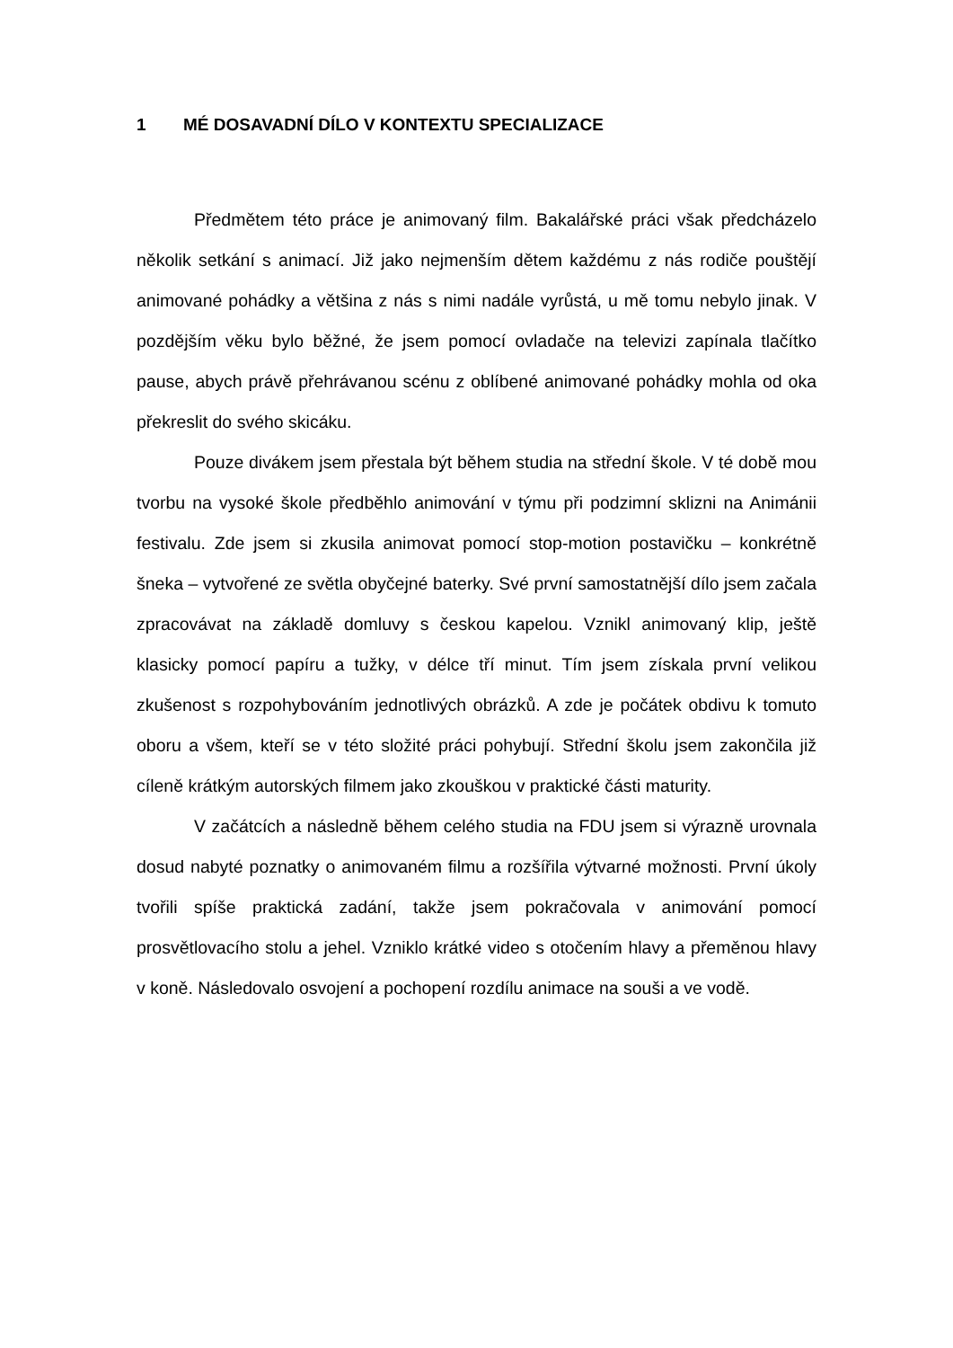1 MÉ DOSAVADNÍ DÍLO V KONTEXTU SPECIALIZACE
Předmětem této práce je animovaný film. Bakalářské práci však předcházelo několik setkání s animací. Již jako nejmenším dětem každému z nás rodiče pouštějí animované pohádky a většina z nás s nimi nadále vyrůstá, u mě tomu nebylo jinak. V pozdějším věku bylo běžné, že jsem pomocí ovladače na televizi zapínala tlačítko pause, abych právě přehrávanou scénu z oblíbené animované pohádky mohla od oka překreslit do svého skicáku.
Pouze divákem jsem přestala být během studia na střední škole. V té době mou tvorbu na vysoké škole předběhlo animování v týmu při podzimní sklizni na Animánii festivalu. Zde jsem si zkusila animovat pomocí stop-motion postavičku – konkrétně šneka – vytvořené ze světla obyčejné baterky. Své první samostatnější dílo jsem začala zpracovávat na základě domluvy s českou kapelou. Vznikl animovaný klip, ještě klasicky pomocí papíru a tužky, v délce tří minut. Tím jsem získala první velikou zkušenost s rozpohybováním jednotlivých obrázků. A zde je počátek obdivu k tomuto oboru a všem, kteří se v této složité práci pohybují. Střední školu jsem zakončila již cíleně krátkým autorských filmem jako zkouškou v praktické části maturity.
V začátcích a následně během celého studia na FDU jsem si výrazně urovnala dosud nabyté poznatky o animovaném filmu a rozšířila výtvarné možnosti. První úkoly tvořili spíše praktická zadání, takže jsem pokračovala v animování pomocí prosvětlovacího stolu a jehel. Vzniklo krátké video s otočením hlavy a přeměnou hlavy v koně. Následovalo osvojení a pochopení rozdílu animace na souši a ve vodě.